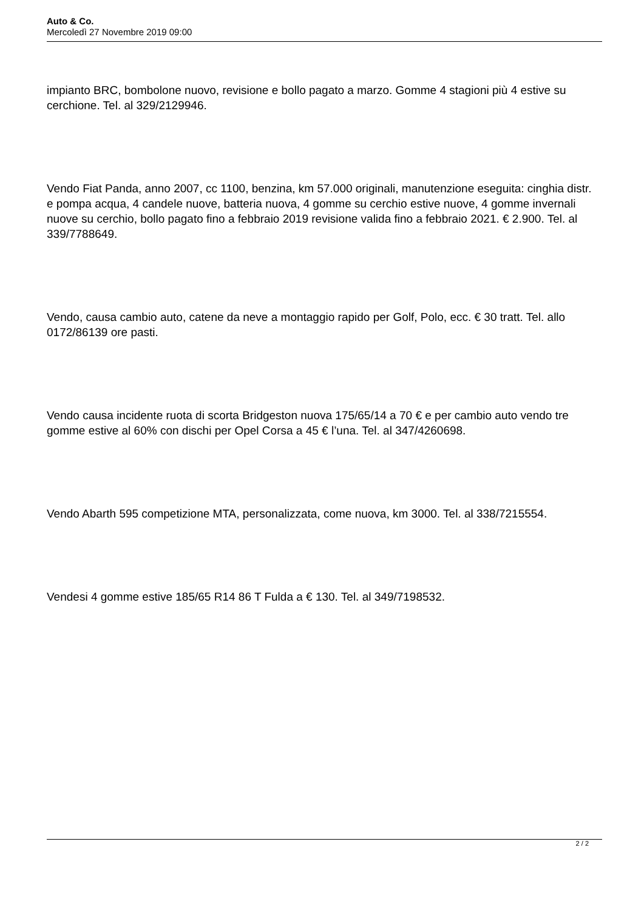Auto & Co.
Mercoledì 27 Novembre 2019 09:00
impianto BRC, bombolone nuovo, revisione e bollo pagato a marzo. Gomme 4 stagioni più 4 estive su cerchione. Tel. al 329/2129946.
Vendo Fiat Panda, anno 2007, cc 1100, benzina, km 57.000 originali, manutenzione eseguita: cinghia distr. e pompa acqua, 4 candele nuove, batteria nuova, 4 gomme su cerchio estive nuove, 4 gomme invernali nuove su cerchio, bollo pagato fino a febbraio 2019 revisione valida fino a febbraio 2021. € 2.900. Tel. al 339/7788649.
Vendo, causa cambio auto, catene da neve a montaggio rapido per Golf, Polo, ecc. € 30 tratt. Tel. allo 0172/86139 ore pasti.
Vendo causa incidente ruota di scorta Bridgeston nuova 175/65/14 a 70 € e per cambio auto vendo tre gomme estive al 60% con dischi per Opel Corsa a 45 € l’una. Tel. al 347/4260698.
Vendo Abarth 595 competizione MTA, personalizzata, come nuova, km 3000. Tel. al 338/7215554.
Vendesi 4 gomme estive 185/65 R14 86 T Fulda a € 130. Tel. al 349/7198532.
2 / 2